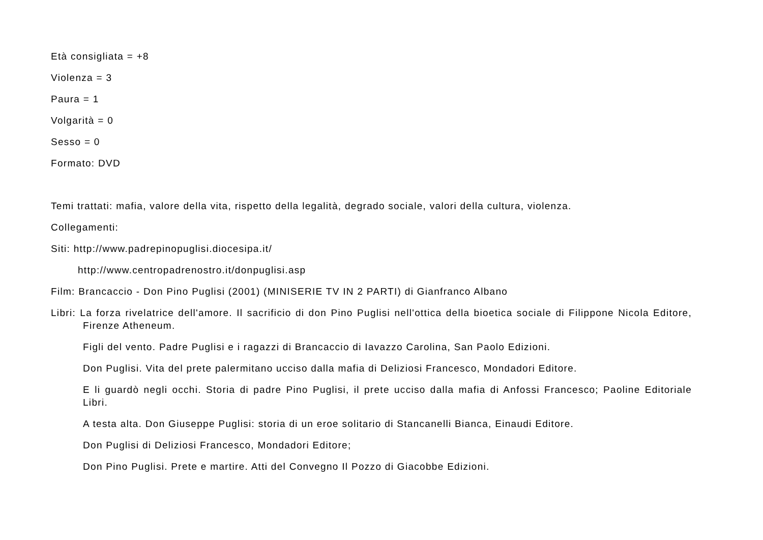Età consigliata = +8
Violenza = 3
Paura = 1
Volgarità = 0
Sesso = 0
Formato: DVD
Temi trattati: mafia, valore della vita, rispetto della legalità, degrado sociale, valori della cultura, violenza.
Collegamenti:
Siti: http://www.padrepinopuglisi.diocesipa.it/
http://www.centropadrenostro.it/donpuglisi.asp
Film: Brancaccio - Don Pino Puglisi (2001) (MINISERIE TV IN 2 PARTI) di Gianfranco Albano
Libri: La forza rivelatrice dell'amore. Il sacrificio di don Pino Puglisi nell'ottica della bioetica sociale di Filippone Nicola Editore, Firenze Atheneum.
Figli del vento. Padre Puglisi e i ragazzi di Brancaccio di Iavazzo Carolina, San Paolo Edizioni.
Don Puglisi. Vita del prete palermitano ucciso dalla mafia di Deliziosi Francesco, Mondadori Editore.
E li guardò negli occhi. Storia di padre Pino Puglisi, il prete ucciso dalla mafia di Anfossi Francesco; Paoline Editoriale Libri.
A testa alta. Don Giuseppe Puglisi: storia di un eroe solitario di Stancanelli Bianca, Einaudi Editore.
Don Puglisi di Deliziosi Francesco, Mondadori Editore;
Don Pino Puglisi. Prete e martire. Atti del Convegno Il Pozzo di Giacobbe Edizioni.